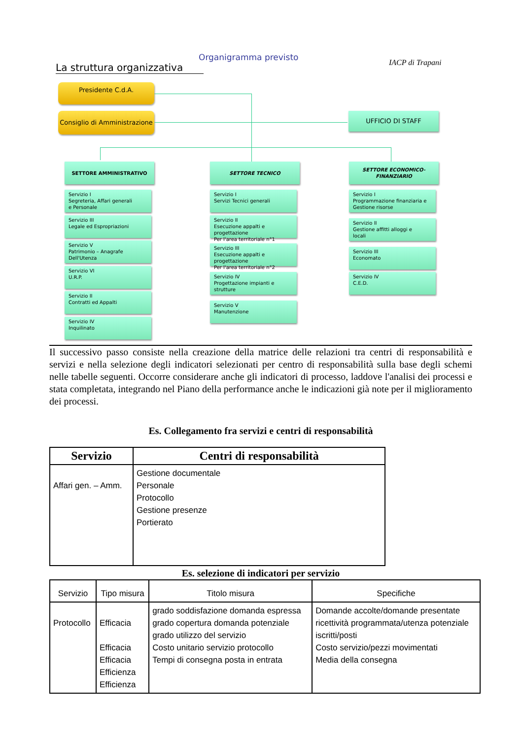Organigramma previsto
La struttura organizzativa
IACP di Trapani
Presidente C.d.A.
Consiglio di Amministrazione
UFFICIO DI STAFF
SETTORE AMMINISTRATIVO SETTORE TECNICO SETTORE ECONOMICO-FINANZIARIO
Servizio I
Segreteria, Affari generali
e Personale
Servizio III
Legale ed Espropriazioni
Servizio V
Patrimonio – Anagrafe
Dell'Utenza
Servizio VI
U.R.P.
Servizio II
Contratti ed Appalti
Servizio IV
Inquilinato
Servizio I
Servizi Tecnici generali
Servizio II
Esecuzione appalti e progettazione
Per l'area territoriale n°1
Servizio III
Esecuzione appalti e progettazione
Per l'area territoriale n°2
Servizio IV
Progettazione impianti e
strutture
Servizio V
Manutenzione
Servizio I
Programmazione finanziaria e
Gestione risorse
Servizio II
Gestione affitti alloggi e
locali
Servizio III
Economato
Servizio IV
C.E.D.
Il successivo passo consiste nella creazione della matrice delle relazioni tra centri di responsabilità e servizi e nella selezione degli indicatori selezionati per centro di responsabilità sulla base degli schemi nelle tabelle seguenti. Occorre considerare anche gli indicatori di processo, laddove l'analisi dei processi e stata completata, integrando nel Piano della performance anche le indicazioni già note per il miglioramento dei processi.
Es. Collegamento fra servizi e centri di responsabilità
| Servizio | Centri di responsabilità |
| --- | --- |
| Affari gen. – Amm. | Gestione documentale Personale Protocollo Gestione presenze Portierato |
Es. selezione di indicatori per servizio
| Servizio | Tipo misura | Titolo misura | Specifiche |
| --- | --- | --- | --- |
| Protocollo | Efficacia Efficacia Efficacia Efficienza Efficienza | grado soddisfazione domanda espressa grado copertura domanda potenziale grado utilizzo del servizio Costo unitario servizio protocollo Tempi di consegna posta in entrata | Domande accolte/domande presentate ricettività programmata/utenza potenziale iscritti/posti Costo servizio/pezzi movimentati Media della consegna |